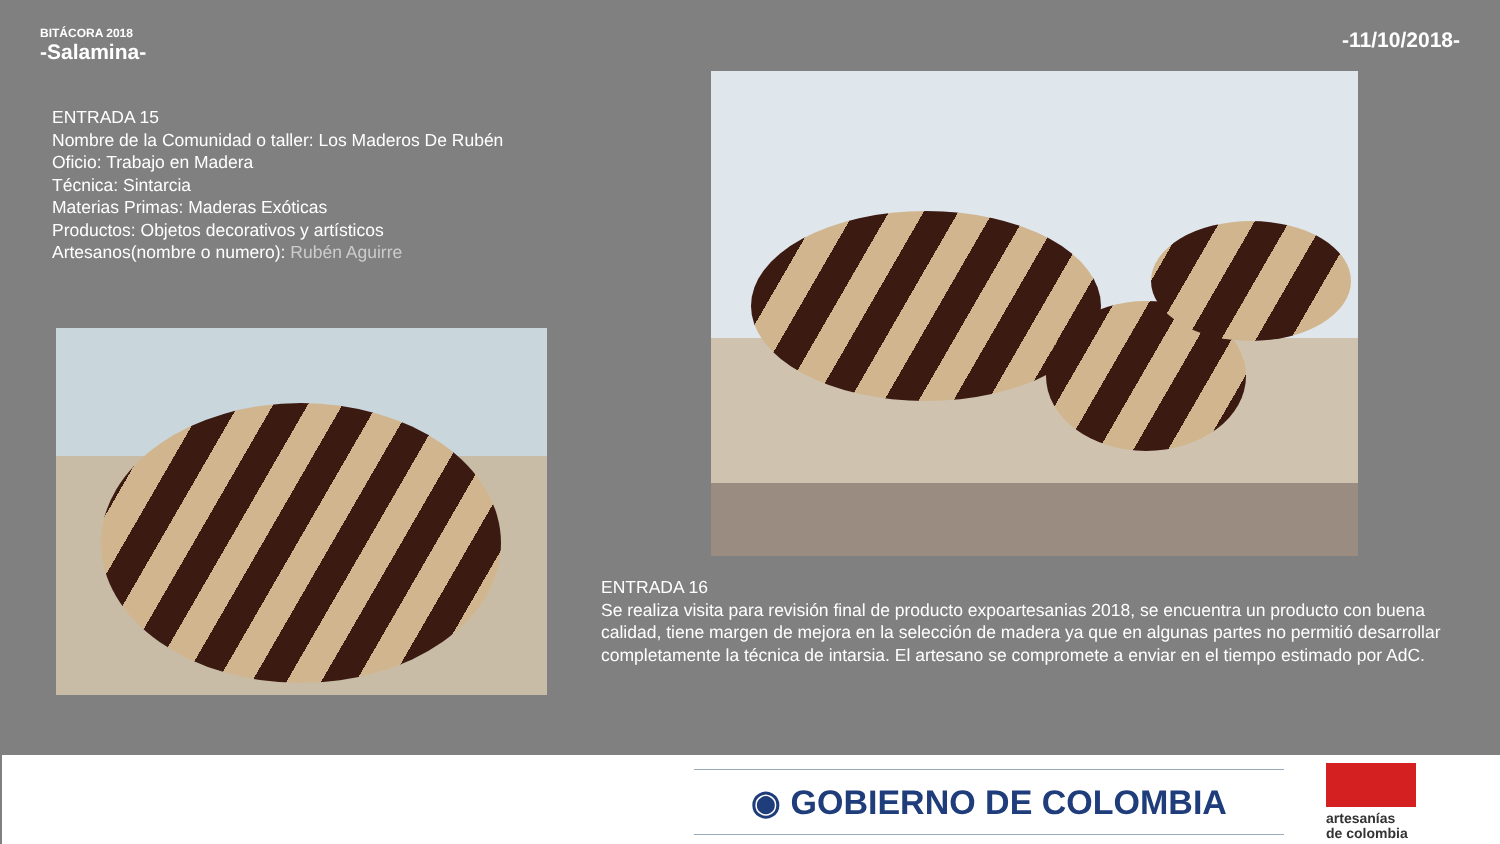BITÁCORA 2018
-Salamina-
-11/10/2018-
ENTRADA 15
Nombre de la Comunidad o taller: Los Maderos De Rubén
Oficio: Trabajo en Madera
Técnica: Sintarcia
Materias Primas: Maderas Exóticas
Productos: Objetos decorativos y artísticos
Artesanos(nombre o numero): Rubén Aguirre
ENTRADA 16
Se realiza visita para revisión final de producto expoartesanias 2018, se encuentra un producto con buena calidad, tiene margen de mejora en la selección de madera ya que en algunas partes no permitió desarrollar completamente la técnica de intarsia. El artesano se compromete a enviar en el tiempo estimado por AdC.
◉ GOBIERNO DE COLOMBIA
artesanías
de colombia